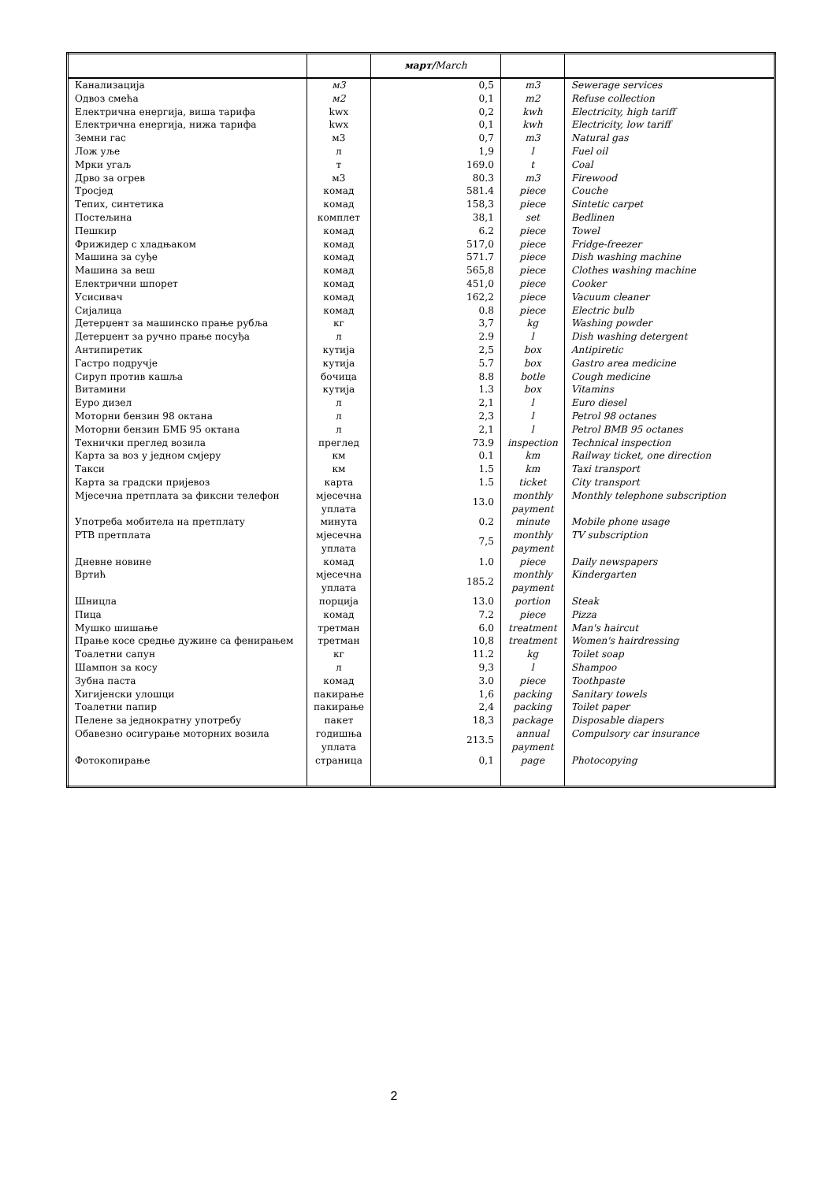| | | март/ March | | |
| --- | --- | --- | --- | --- |
| Канализација | м3 | 0,5 | m3 | Sewerage services |
| Одвоз смећа | м2 | 0,1 | m2 | Refuse collection |
| Електрична енергија, виша тарифа | kwx | 0,2 | kwh | Electricity, high tariff |
| Електрична енергија, нижа тарифа | kwx | 0,1 | kwh | Electricity, low tariff |
| Земни гас | м3 | 0,7 | m3 | Natural gas |
| Лож уље | л | 1,9 | l | Fuel oil |
| Мрки угаљ | т | 169.0 | t | Coal |
| Дрво за огрев | м3 | 80.3 | m3 | Firewood |
| Тросјед | комад | 581.4 | piece | Couche |
| Тепих, синтетика | комад | 158,3 | piece | Sintetic carpet |
| Постељина | комплет | 38,1 | set | Bedlinen |
| Пешкир | комад | 6.2 | piece | Towel |
| Фрижидер с хладњаком | комад | 517,0 | piece | Fridge-freezer |
| Машина за суђе | комад | 571.7 | piece | Dish washing machine |
| Машина за веш | комад | 565,8 | piece | Clothes washing machine |
| Електрични шпорет | комад | 451,0 | piece | Cooker |
| Усисивач | комад | 162,2 | piece | Vacuum cleaner |
| Сијалица | комад | 0.8 | piece | Electric bulb |
| Детерџент за машинско прање рубља | кг | 3,7 | kg | Washing powder |
| Детерџент за ручно прање посуђа | л | 2.9 | l | Dish washing detergent |
| Антипиретик | кутија | 2,5 | box | Antipiretic |
| Гастро подручје | кутија | 5.7 | box | Gastro area medicine |
| Сируп против кашља | бочица | 8.8 | botle | Cough medicine |
| Витамини | кутија | 1.3 | box | Vitamins |
| Еуро дизел | л | 2,1 | l | Euro diesel |
| Моторни бензин 98 октана | л | 2,3 | l | Petrol 98 octanes |
| Моторни бензин БМБ 95 октана | л | 2,1 | l | Petrol BMB 95 octanes |
| Технички преглед возила | преглед | 73.9 | inspection | Technical inspection |
| Карта за воз у једном смјеру | км | 0.1 | km | Railway ticket, one direction |
| Такси | км | 1.5 | km | Taxi transport |
| Карта за градски пријевоз | карта | 1.5 | ticket | City transport |
| Мјесечна претплата за фиксни телефон | мјесечна уплата | 13.0 | monthly payment | Monthly telephone subscription |
| Употреба мобитела на претплату | минута | 0.2 | minute | Mobile phone usage |
| РТВ претплата | мјесечна уплата | 7,5 | monthly payment | TV subscription |
| Дневне новине | комад | 1.0 | piece | Daily newspapers |
| Вртић | мјесечна уплата | 185.2 | monthly payment | Kindergarten |
| Шницла | порција | 13.0 | portion | Steak |
| Пица | комад | 7.2 | piece | Pizza |
| Мушко шишање | третман | 6.0 | treatment | Man's haircut |
| Прање косе средње дужине са фенирањем | третман | 10,8 | treatment | Women's hairdressing |
| Тоалетни сапун | кг | 11.2 | kg | Toilet soap |
| Шампон за косу | л | 9,3 | l | Shampoo |
| Зубна паста | комад | 3.0 | piece | Toothpaste |
| Хигијенски улошци | пакирање | 1,6 | packing | Sanitary towels |
| Тоалетни папир | пакирање | 2,4 | packing | Toilet paper |
| Пелене за једнократну употребу | пакет | 18,3 | package | Disposable diapers |
| Обавезно осигурање моторних возила | годишња уплата | 213.5 | annual payment | Compulsory car insurance |
| Фотокопирање | страница | 0,1 | page | Photocopying |
2